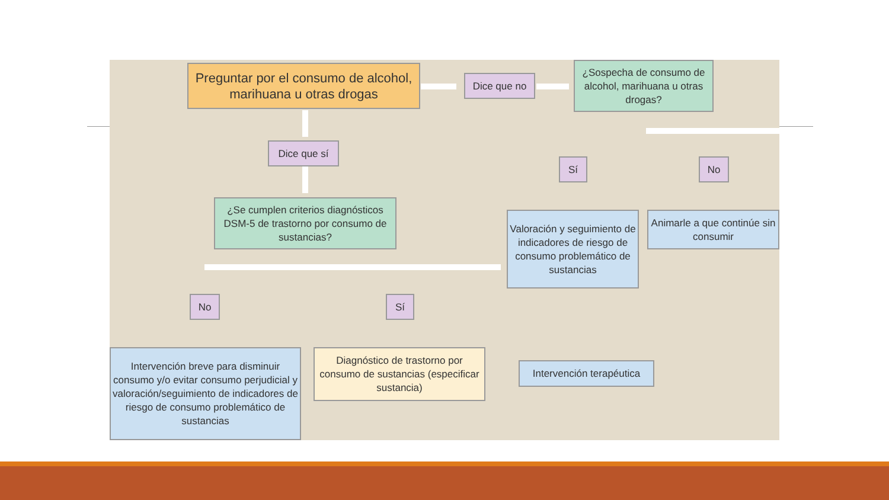Preguntar por el consumo de alcohol, marihuana u otras drogas
Dice que no
¿Sospecha de consumo de alcohol, marihuana u otras drogas?
Dice que sí
Sí No
¿Se cumplen criterios diagnósticos DSM-5 de trastorno por consumo de sustancias?
Valoración y seguimiento de indicadores de riesgo de consumo problemático de sustancias
Animarle a que continúe sin consumir
No Sí
Intervención breve para disminuir consumo y/o evitar consumo perjudicial y valoración/seguimiento de indicadores de riesgo de consumo problemático de sustancias
Diagnóstico de trastorno por consumo de sustancias (especificar sustancia)
Intervención terapéutica